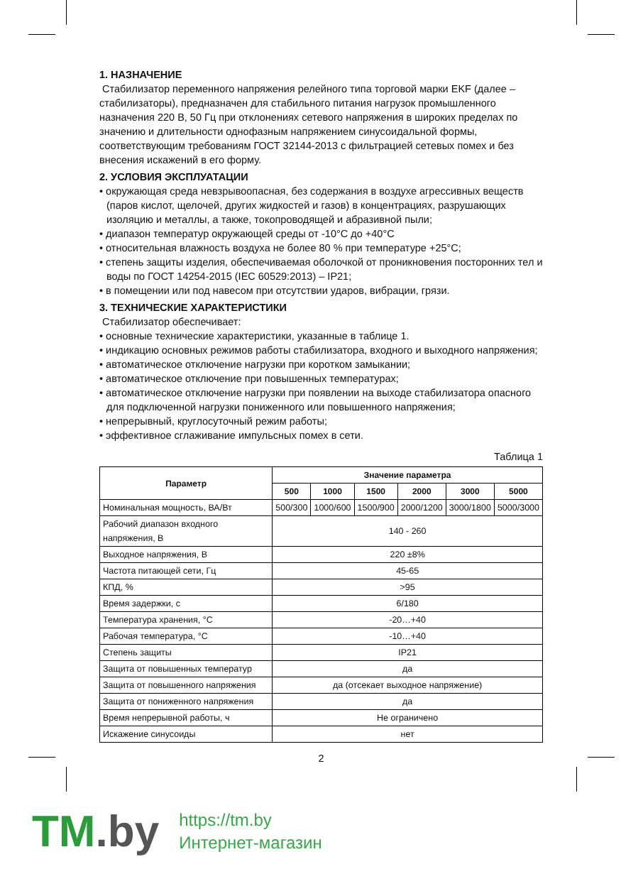1. НАЗНАЧЕНИЕ
Стабилизатор переменного напряжения релейного типа торговой марки EKF (далее – стабилизаторы), предназначен для стабильного питания нагрузок промышленного назначения 220 В, 50 Гц при отклонениях сетевого напряжения в широких пределах по значению и длительности однофазным напряжением синусоидальной формы, соответствующим требованиям ГОСТ 32144-2013 с фильтрацией сетевых помех и без внесения искажений в его форму.
2. УСЛОВИЯ ЭКСПЛУАТАЦИИ
• окружающая среда невзрывоопасная, без содержания в воздухе агрессивных веществ (паров кислот, щелочей, других жидкостей и газов) в концентрациях, разрушающих изоляцию и металлы, а также, токопроводящей и абразивной пыли;
• диапазон температур окружающей среды от -10°С до +40°С
• относительная влажность воздуха не более 80 % при температуре +25°С;
• степень защиты изделия, обеспечиваемая оболочкой от проникновения посторонних тел и воды по ГОСТ 14254-2015 (IEC 60529:2013) – IP21;
• в помещении или под навесом при отсутствии ударов, вибрации, грязи.
3. ТЕХНИЧЕСКИЕ ХАРАКТЕРИСТИКИ
Стабилизатор обеспечивает:
• основные технические характеристики, указанные в таблице 1.
• индикацию основных режимов работы стабилизатора, входного и выходного напряжения;
• автоматическое отключение нагрузки при коротком замыкании;
• автоматическое отключение при повышенных температурах;
• автоматическое отключение нагрузки при появлении на выходе стабилизатора опасного для подключенной нагрузки пониженного или повышенного напряжения;
• непрерывный, круглосуточный режим работы;
• эффективное сглаживание импульсных помех в сети.
Таблица 1
| Параметр | Значение параметра | | | | | |
| --- | --- | --- | --- | --- | --- | --- |
| | 500 | 1000 | 1500 | 2000 | 3000 | 5000 |
| Номинальная мощность, ВА/Вт | 500/300 | 1000/600 | 1500/900 | 2000/1200 | 3000/1800 | 5000/3000 |
| Рабочий диапазон входного напряжения, В | 140 - 260 | | | | | |
| Выходное напряжения, В | 220 ±8% | | | | | |
| Частота питающей сети, Гц | 45-65 | | | | | |
| КПД, % | >95 | | | | | |
| Время задержки, с | 6/180 | | | | | |
| Температура хранения, °С | -20…+40 | | | | | |
| Рабочая температура, °С | -10…+40 | | | | | |
| Степень защиты | IP21 | | | | | |
| Защита от повышенных температур | да | | | | | |
| Защита от повышенного напряжения | да (отсекает выходное напряжение) | | | | | |
| Защита от пониженного напряжения | да | | | | | |
| Время непрерывной работы, ч | Не ограничено | | | | | |
| Искажение синусоиды | нет | | | | | |
2
TM.by
https://tm.by
Интернет-магазин